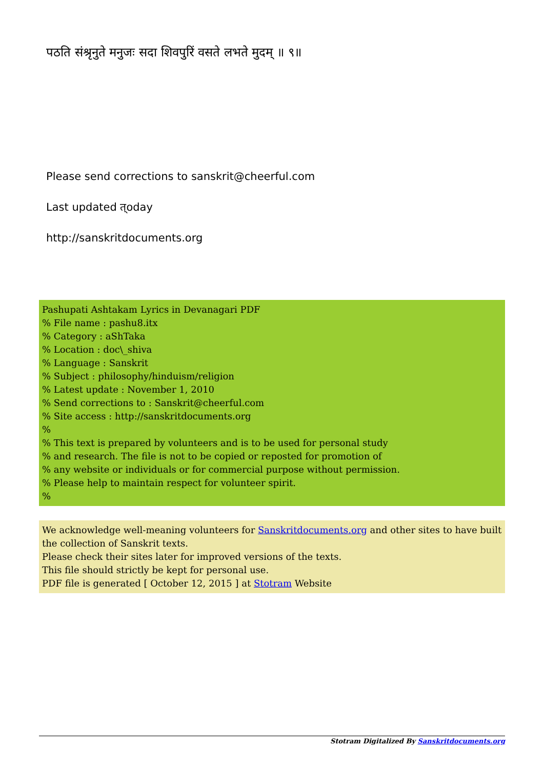पठति संश्रृनुते मनुजः सदा शिवपुरिं वसते लभते मुदम् ॥ ९॥
Please send corrections to sanskrit@cheerful.com
Last updated त्oday
http://sanskritdocuments.org
Pashupati Ashtakam Lyrics in Devanagari PDF
% File name : pashu8.itx
% Category : aShTaka
% Location : doc\_shiva
% Language : Sanskrit
% Subject : philosophy/hinduism/religion
% Latest update : November 1, 2010
% Send corrections to : Sanskrit@cheerful.com
% Site access : http://sanskritdocuments.org
%
% This text is prepared by volunteers and is to be used for personal study
% and research. The file is not to be copied or reposted for promotion of
% any website or individuals or for commercial purpose without permission.
% Please help to maintain respect for volunteer spirit.
%
We acknowledge well-meaning volunteers for Sanskritdocuments.org and other sites to have built the collection of Sanskrit texts.
Please check their sites later for improved versions of the texts.
This file should strictly be kept for personal use.
PDF file is generated [ October 12, 2015 ] at Stotram Website
Stotram Digitalized By Sanskritdocuments.org